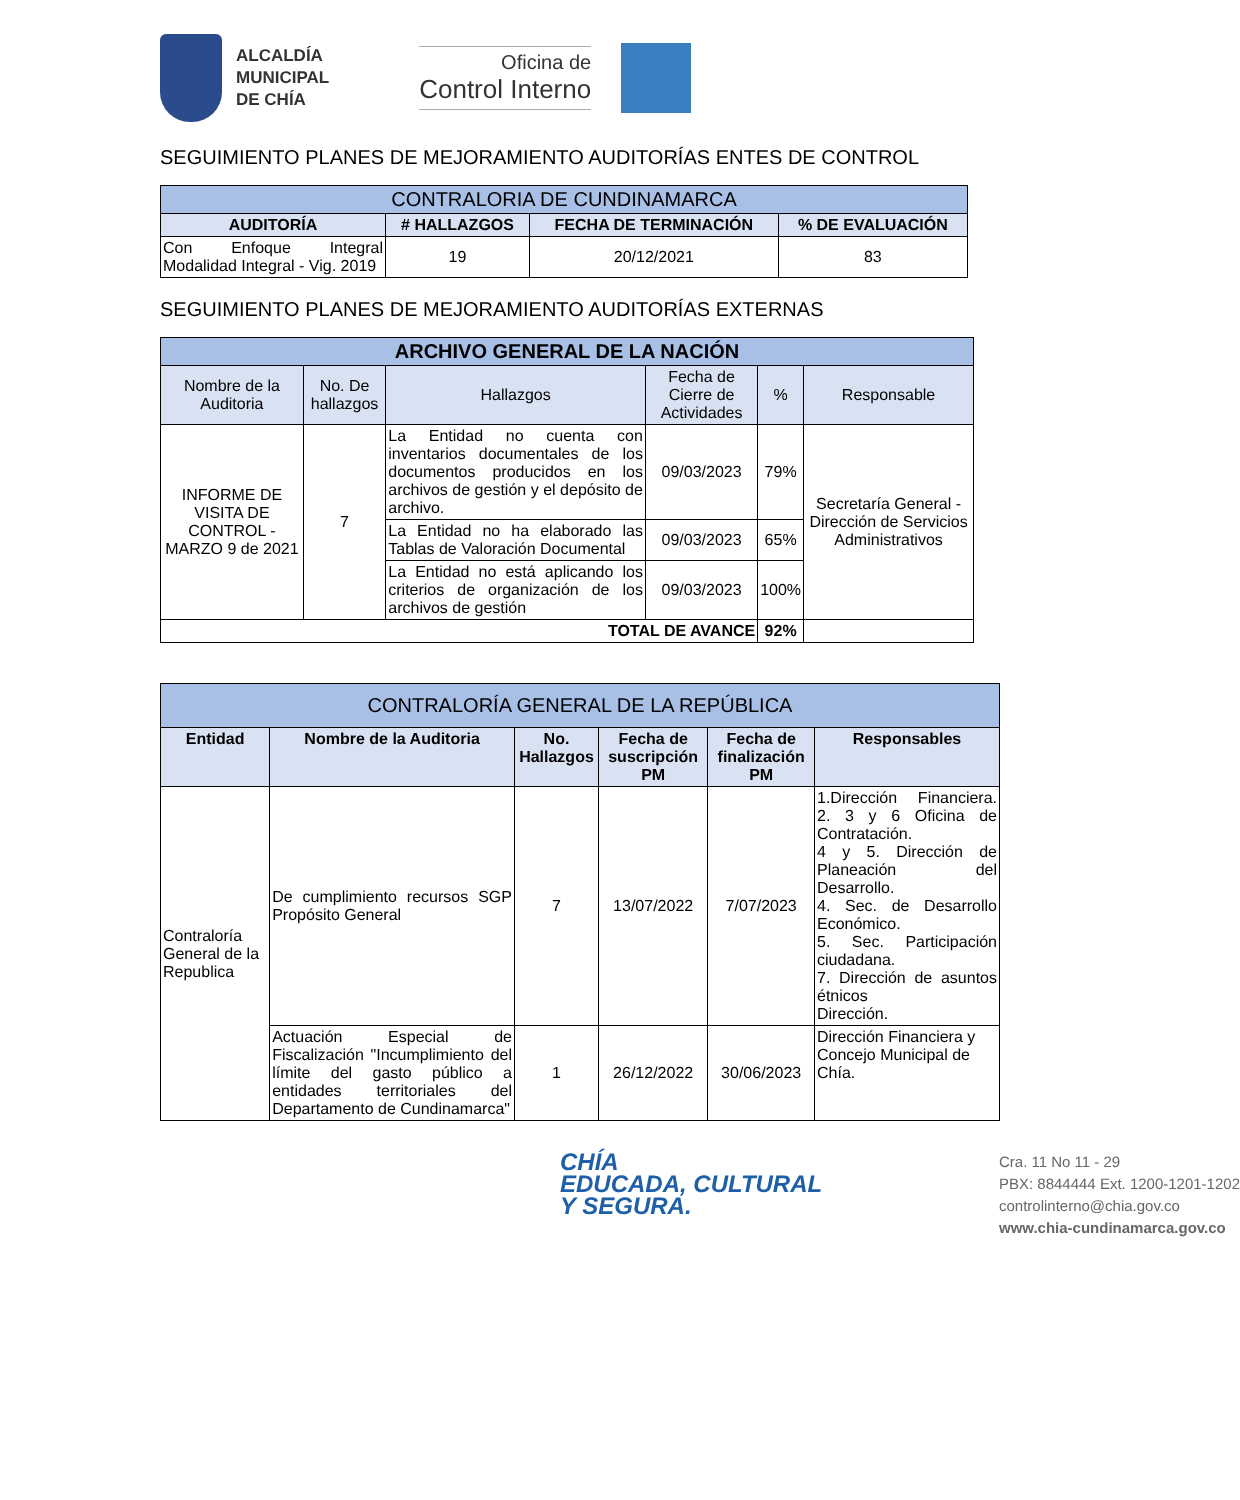ALCALDÍA
MUNICIPAL
DE CHÍA
Oficina de
Control Interno
SEGUIMIENTO PLANES DE MEJORAMIENTO AUDITORÍAS ENTES DE CONTROL
| CONTRALORIA DE CUNDINAMARCA | | | |
| --- | --- | --- | --- |
| AUDITORÍA | # HALLAZGOS | FECHA DE TERMINACIÓN | % DE EVALUACIÓN |
| Con Enfoque Integral Modalidad Integral - Vig. 2019 | 19 | 20/12/2021 | 83 |
SEGUIMIENTO PLANES DE MEJORAMIENTO AUDITORÍAS EXTERNAS
| ARCHIVO GENERAL DE LA NACIÓN | | | | | |
| --- | --- | --- | --- | --- | --- |
| Nombre de la Auditoria | No. De hallazgos | Hallazgos | Fecha de Cierre de Actividades | % | Responsable |
| INFORME DE VISITA DE CONTROL - MARZO 9 de 2021 | 7 | La Entidad no cuenta con inventarios documentales de los documentos producidos en los archivos de gestión y el depósito de archivo. | 09/03/2023 | 79% | Secretaría General - Dirección de Servicios Administrativos |
| | | La Entidad no ha elaborado las Tablas de Valoración Documental | 09/03/2023 | 65% | |
| | | La Entidad no está aplicando los criterios de organización de los archivos de gestión | 09/03/2023 | 100% | |
| TOTAL DE AVANCE | | | | 92% | |
| CONTRALORÍA GENERAL DE LA REPÚBLICA | | | | | |
| --- | --- | --- | --- | --- | --- |
| Entidad | Nombre de la Auditoria | No. Hallazgos | Fecha de suscripción PM | Fecha de finalización PM | Responsables |
| Contraloría General de la Republica | De cumplimiento recursos SGP Propósito General | 7 | 13/07/2022 | 7/07/2023 | 1.Dirección Financiera. 2. 3 y 6 Oficina de Contratación. 4 y 5. Dirección de Planeación del Desarrollo. 4. Sec. de Desarrollo Económico. 5. Sec. Participación ciudadana. 7. Dirección de asuntos étnicos Dirección. |
| | Actuación Especial de Fiscalización "Incumplimiento del límite del gasto público a entidades territoriales del Departamento de Cundinamarca" | 1 | 26/12/2022 | 30/06/2023 | Dirección Financiera y Concejo Municipal de Chía. |
CHÍA
EDUCADA, CULTURAL
Y SEGURA.
Cra. 11 No 11 - 29
PBX: 8844444 Ext. 1200-1201-1202
controlinterno@chia.gov.co
www.chia-cundinamarca.gov.co